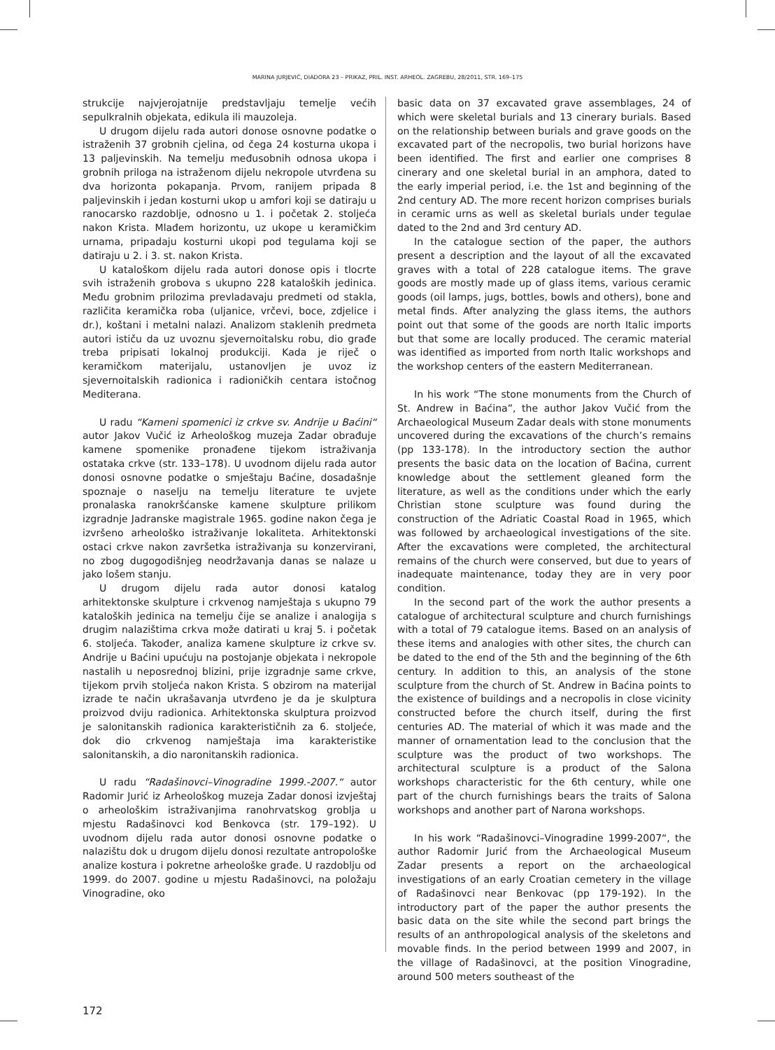MARINA JURJEVIĆ, DIADORA 23 – PRIKAZ, PRIL. INST. ARHEOL. ZAGREBU, 28/2011, STR. 169–175
strukcije najvjerojatnije predstavljaju temelje većih sepulkralnih objekata, edikula ili mauzoleja.
U drugom dijelu rada autori donose osnovne podatke o istraženih 37 grobnih cjelina, od čega 24 kosturna ukopa i 13 paljevinskih. Na temelju međusobnih odnosa ukopa i grobnih priloga na istraženom dijelu nekropole utvrđena su dva horizonta pokapanja. Prvom, ranijem pripada 8 paljevinskih i jedan kosturni ukop u amfori koji se datiraju u ranocarsko razdoblje, odnosno u 1. i početak 2. stoljeća nakon Krista. Mlađem horizontu, uz ukope u keramičkim urnama, pripadaju kosturni ukopi pod tegulama koji se datiraju u 2. i 3. st. nakon Krista.
U kataloškom dijelu rada autori donose opis i tlocrte svih istraženih grobova s ukupno 228 kataloških jedinica. Među grobnim prilozima prevladavaju predmeti od stakla, različita keramička roba (uljanice, vrčevi, boce, zdjelice i dr.), koštani i metalni nalazi. Analizom staklenih predmeta autori ističu da uz uvoznu sjevernoitalsku robu, dio građe treba pripisati lokalnoj produkciji. Kada je riječ o keramičkom materijalu, ustanovljen je uvoz iz sjevernoitalskih radionica i radioničkih centara istočnog Mediterana.
U radu “Kameni spomenici iz crkve sv. Andrije u Baćini“ autor Jakov Vučić iz Arheološkog muzeja Zadar obrađuje kamene spomenike pronađene tijekom istraživanja ostataka crkve (str. 133–178). U uvodnom dijelu rada autor donosi osnovne podatke o smještaju Baćine, dosadašnje spoznaje o naselju na temelju literature te uvjete pronalaska ranokršćanske kamene skulpture prilikom izgradnje Jadranske magistrale 1965. godine nakon čega je izvršeno arheološko istraživanje lokaliteta. Arhitektonski ostaci crkve nakon završetka istraživanja su konzervirani, no zbog dugogodišnjeg neodržavanja danas se nalaze u jako lošem stanju.
U drugom dijelu rada autor donosi katalog arhitektonske skulpture i crkvenog namještaja s ukupno 79 kataloških jedinica na temelju čije se analize i analogija s drugim nalazištima crkva može datirati u kraj 5. i početak 6. stoljeća. Također, analiza kamene skulpture iz crkve sv. Andrije u Baćini upućuju na postojanje objekata i nekropole nastalih u neposrednoj blizini, prije izgradnje same crkve, tijekom prvih stoljeća nakon Krista. S obzirom na materijal izrade te način ukrašavanja utvrđeno je da je skulptura proizvod dviju radionica. Arhitektonska skulptura proizvod je salonitanskih radionica karakterističnih za 6. stoljeće, dok dio crkvenog namještaja ima karakteristike salonitanskih, a dio naronitanskih radionica.
U radu “Radašinovci–Vinogradine 1999.-2007.“ autor Radomir Jurić iz Arheološkog muzeja Zadar donosi izvještaj o arheološkim istraživanjima ranohrvatskog groblja u mjestu Radašinovci kod Benkovca (str. 179–192). U uvodnom dijelu rada autor donosi osnovne podatke o nalazištu dok u drugom dijelu donosi rezultate antropološke analize kostura i pokretne arheološke građe. U razdoblju od 1999. do 2007. godine u mjestu Radašinovci, na položaju Vinogradine, oko
basic data on 37 excavated grave assemblages, 24 of which were skeletal burials and 13 cinerary burials. Based on the relationship between burials and grave goods on the excavated part of the necropolis, two burial horizons have been identified. The first and earlier one comprises 8 cinerary and one skeletal burial in an amphora, dated to the early imperial period, i.e. the 1st and beginning of the 2nd century AD. The more recent horizon comprises burials in ceramic urns as well as skeletal burials under tegulae dated to the 2nd and 3rd century AD.
In the catalogue section of the paper, the authors present a description and the layout of all the excavated graves with a total of 228 catalogue items. The grave goods are mostly made up of glass items, various ceramic goods (oil lamps, jugs, bottles, bowls and others), bone and metal finds. After analyzing the glass items, the authors point out that some of the goods are north Italic imports but that some are locally produced. The ceramic material was identified as imported from north Italic workshops and the workshop centers of the eastern Mediterranean.
In his work “The stone monuments from the Church of St. Andrew in Baćina”, the author Jakov Vučić from the Archaeological Museum Zadar deals with stone monuments uncovered during the excavations of the church’s remains (pp 133-178). In the introductory section the author presents the basic data on the location of Baćina, current knowledge about the settlement gleaned form the literature, as well as the conditions under which the early Christian stone sculpture was found during the construction of the Adriatic Coastal Road in 1965, which was followed by archaeological investigations of the site. After the excavations were completed, the architectural remains of the church were conserved, but due to years of inadequate maintenance, today they are in very poor condition.
In the second part of the work the author presents a catalogue of architectural sculpture and church furnishings with a total of 79 catalogue items. Based on an analysis of these items and analogies with other sites, the church can be dated to the end of the 5th and the beginning of the 6th century. In addition to this, an analysis of the stone sculpture from the church of St. Andrew in Baćina points to the existence of buildings and a necropolis in close vicinity constructed before the church itself, during the first centuries AD. The material of which it was made and the manner of ornamentation lead to the conclusion that the sculpture was the product of two workshops. The architectural sculpture is a product of the Salona workshops characteristic for the 6th century, while one part of the church furnishings bears the traits of Salona workshops and another part of Narona workshops.
In his work “Radašinovci–Vinogradine 1999-2007“, the author Radomir Jurić from the Archaeological Museum Zadar presents a report on the archaeological investigations of an early Croatian cemetery in the village of Radašinovci near Benkovac (pp 179-192). In the introductory part of the paper the author presents the basic data on the site while the second part brings the results of an anthropological analysis of the skeletons and movable finds. In the period between 1999 and 2007, in the village of Radašinovci, at the position Vinogradine, around 500 meters southeast of the
172